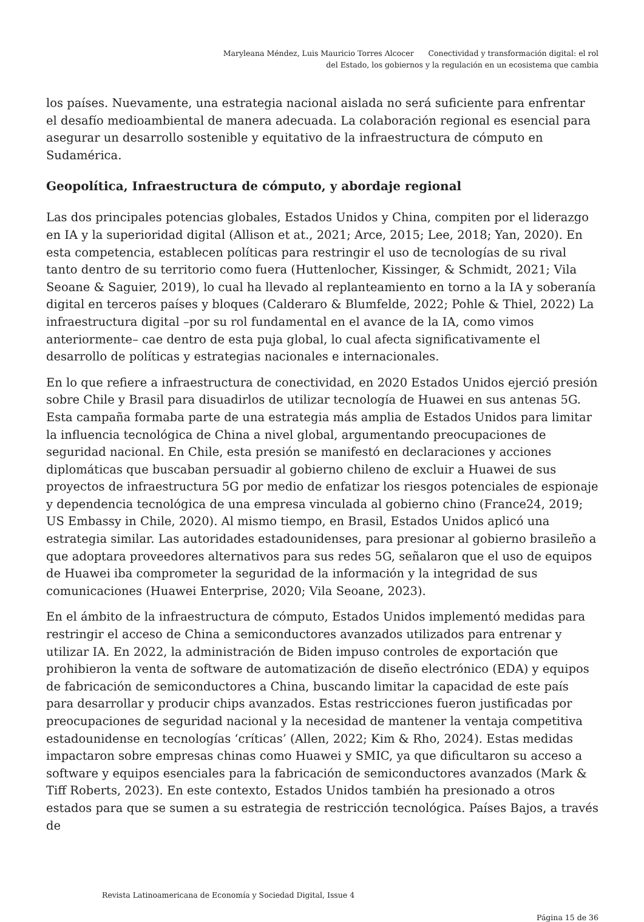Maryleana Méndez, Luis Mauricio Torres Alcocer Conectividad y transformación digital: el rol
del Estado, los gobiernos y la regulación en un ecosistema que cambia
los países. Nuevamente, una estrategia nacional aislada no será suficiente para enfrentar el desafío medioambiental de manera adecuada. La colaboración regional es esencial para asegurar un desarrollo sostenible y equitativo de la infraestructura de cómputo en Sudamérica.
Geopolítica, Infraestructura de cómputo, y abordaje regional
Las dos principales potencias globales, Estados Unidos y China, compiten por el liderazgo en IA y la superioridad digital (Allison et at., 2021; Arce, 2015; Lee, 2018; Yan, 2020). En esta competencia, establecen políticas para restringir el uso de tecnologías de su rival tanto dentro de su territorio como fuera (Huttenlocher, Kissinger, & Schmidt, 2021; Vila Seoane & Saguier, 2019), lo cual ha llevado al replanteamiento en torno a la IA y soberanía digital en terceros países y bloques (Calderaro & Blumfelde, 2022; Pohle & Thiel, 2022) La infraestructura digital –por su rol fundamental en el avance de la IA, como vimos anteriormente– cae dentro de esta puja global, lo cual afecta significativamente el desarrollo de políticas y estrategias nacionales e internacionales.
En lo que refiere a infraestructura de conectividad, en 2020 Estados Unidos ejerció presión sobre Chile y Brasil para disuadirlos de utilizar tecnología de Huawei en sus antenas 5G. Esta campaña formaba parte de una estrategia más amplia de Estados Unidos para limitar la influencia tecnológica de China a nivel global, argumentando preocupaciones de seguridad nacional. En Chile, esta presión se manifestó en declaraciones y acciones diplomáticas que buscaban persuadir al gobierno chileno de excluir a Huawei de sus proyectos de infraestructura 5G por medio de enfatizar los riesgos potenciales de espionaje y dependencia tecnológica de una empresa vinculada al gobierno chino (France24, 2019; US Embassy in Chile, 2020). Al mismo tiempo, en Brasil, Estados Unidos aplicó una estrategia similar. Las autoridades estadounidenses, para presionar al gobierno brasileño a que adoptara proveedores alternativos para sus redes 5G, señalaron que el uso de equipos de Huawei iba comprometer la seguridad de la información y la integridad de sus comunicaciones (Huawei Enterprise, 2020; Vila Seoane, 2023).
En el ámbito de la infraestructura de cómputo, Estados Unidos implementó medidas para restringir el acceso de China a semiconductores avanzados utilizados para entrenar y utilizar IA. En 2022, la administración de Biden impuso controles de exportación que prohibieron la venta de software de automatización de diseño electrónico (EDA) y equipos de fabricación de semiconductores a China, buscando limitar la capacidad de este país para desarrollar y producir chips avanzados. Estas restricciones fueron justificadas por preocupaciones de seguridad nacional y la necesidad de mantener la ventaja competitiva estadounidense en tecnologías ‘críticas’ (Allen, 2022; Kim & Rho, 2024). Estas medidas impactaron sobre empresas chinas como Huawei y SMIC, ya que dificultaron su acceso a software y equipos esenciales para la fabricación de semiconductores avanzados (Mark & Tiff Roberts, 2023). En este contexto, Estados Unidos también ha presionado a otros estados para que se sumen a su estrategia de restricción tecnológica. Países Bajos, a través de
Revista Latinoamericana de Economía y Sociedad Digital, Issue 4
Página 15 de 36